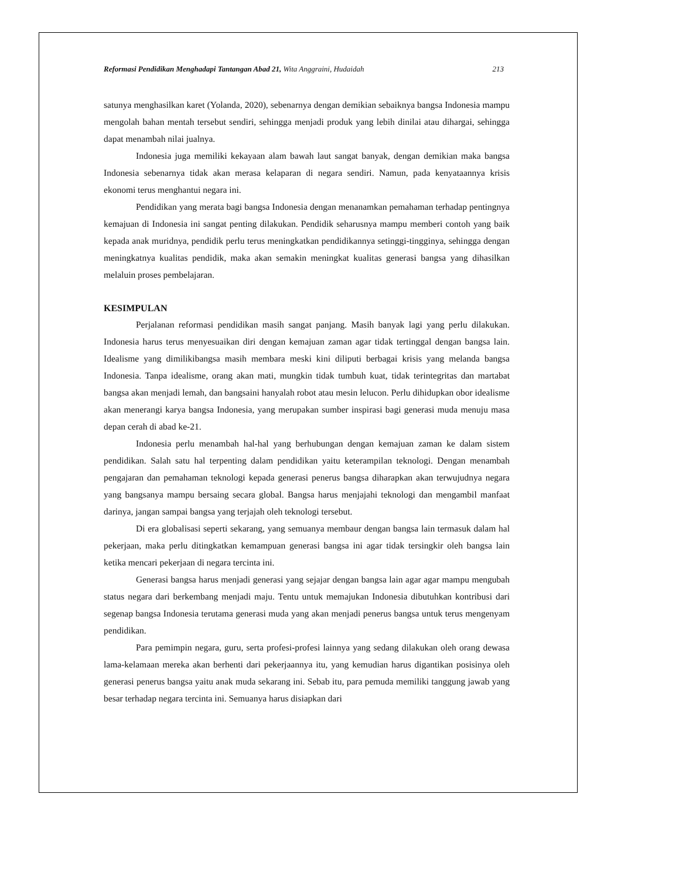Reformasi Pendidikan Menghadapi Tantangan Abad 21, Wita Anggraini, Hudaidah 213
satunya menghasilkan karet (Yolanda, 2020), sebenarnya dengan demikian sebaiknya bangsa Indonesia mampu mengolah bahan mentah tersebut sendiri, sehingga menjadi produk yang lebih dinilai atau dihargai, sehingga dapat menambah nilai jualnya.
Indonesia juga memiliki kekayaan alam bawah laut sangat banyak, dengan demikian maka bangsa Indonesia sebenarnya tidak akan merasa kelaparan di negara sendiri. Namun, pada kenyataannya krisis ekonomi terus menghantui negara ini.
Pendidikan yang merata bagi bangsa Indonesia dengan menanamkan pemahaman terhadap pentingnya kemajuan di Indonesia ini sangat penting dilakukan. Pendidik seharusnya mampu memberi contoh yang baik kepada anak muridnya, pendidik perlu terus meningkatkan pendidikannya setinggi-tingginya, sehingga dengan meningkatnya kualitas pendidik, maka akan semakin meningkat kualitas generasi bangsa yang dihasilkan melaluin proses pembelajaran.
KESIMPULAN
Perjalanan reformasi pendidikan masih sangat panjang. Masih banyak lagi yang perlu dilakukan. Indonesia harus terus menyesuaikan diri dengan kemajuan zaman agar tidak tertinggal dengan bangsa lain. Idealisme yang dimilikibangsa masih membara meski kini diliputi berbagai krisis yang melanda bangsa Indonesia. Tanpa idealisme, orang akan mati, mungkin tidak tumbuh kuat, tidak terintegritas dan martabat bangsa akan menjadi lemah, dan bangsaini hanyalah robot atau mesin lelucon. Perlu dihidupkan obor idealisme akan menerangi karya bangsa Indonesia, yang merupakan sumber inspirasi bagi generasi muda menuju masa depan cerah di abad ke-21.
Indonesia perlu menambah hal-hal yang berhubungan dengan kemajuan zaman ke dalam sistem pendidikan. Salah satu hal terpenting dalam pendidikan yaitu keterampilan teknologi. Dengan menambah pengajaran dan pemahaman teknologi kepada generasi penerus bangsa diharapkan akan terwujudnya negara yang bangsanya mampu bersaing secara global. Bangsa harus menjajahi teknologi dan mengambil manfaat darinya, jangan sampai bangsa yang terjajah oleh teknologi tersebut.
Di era globalisasi seperti sekarang, yang semuanya membaur dengan bangsa lain termasuk dalam hal pekerjaan, maka perlu ditingkatkan kemampuan generasi bangsa ini agar tidak tersingkir oleh bangsa lain ketika mencari pekerjaan di negara tercinta ini.
Generasi bangsa harus menjadi generasi yang sejajar dengan bangsa lain agar agar mampu mengubah status negara dari berkembang menjadi maju. Tentu untuk memajukan Indonesia dibutuhkan kontribusi dari segenap bangsa Indonesia terutama generasi muda yang akan menjadi penerus bangsa untuk terus mengenyam pendidikan.
Para pemimpin negara, guru, serta profesi-profesi lainnya yang sedang dilakukan oleh orang dewasa lama-kelamaan mereka akan berhenti dari pekerjaannya itu, yang kemudian harus digantikan posisinya oleh generasi penerus bangsa yaitu anak muda sekarang ini. Sebab itu, para pemuda memiliki tanggung jawab yang besar terhadap negara tercinta ini. Semuanya harus disiapkan dari